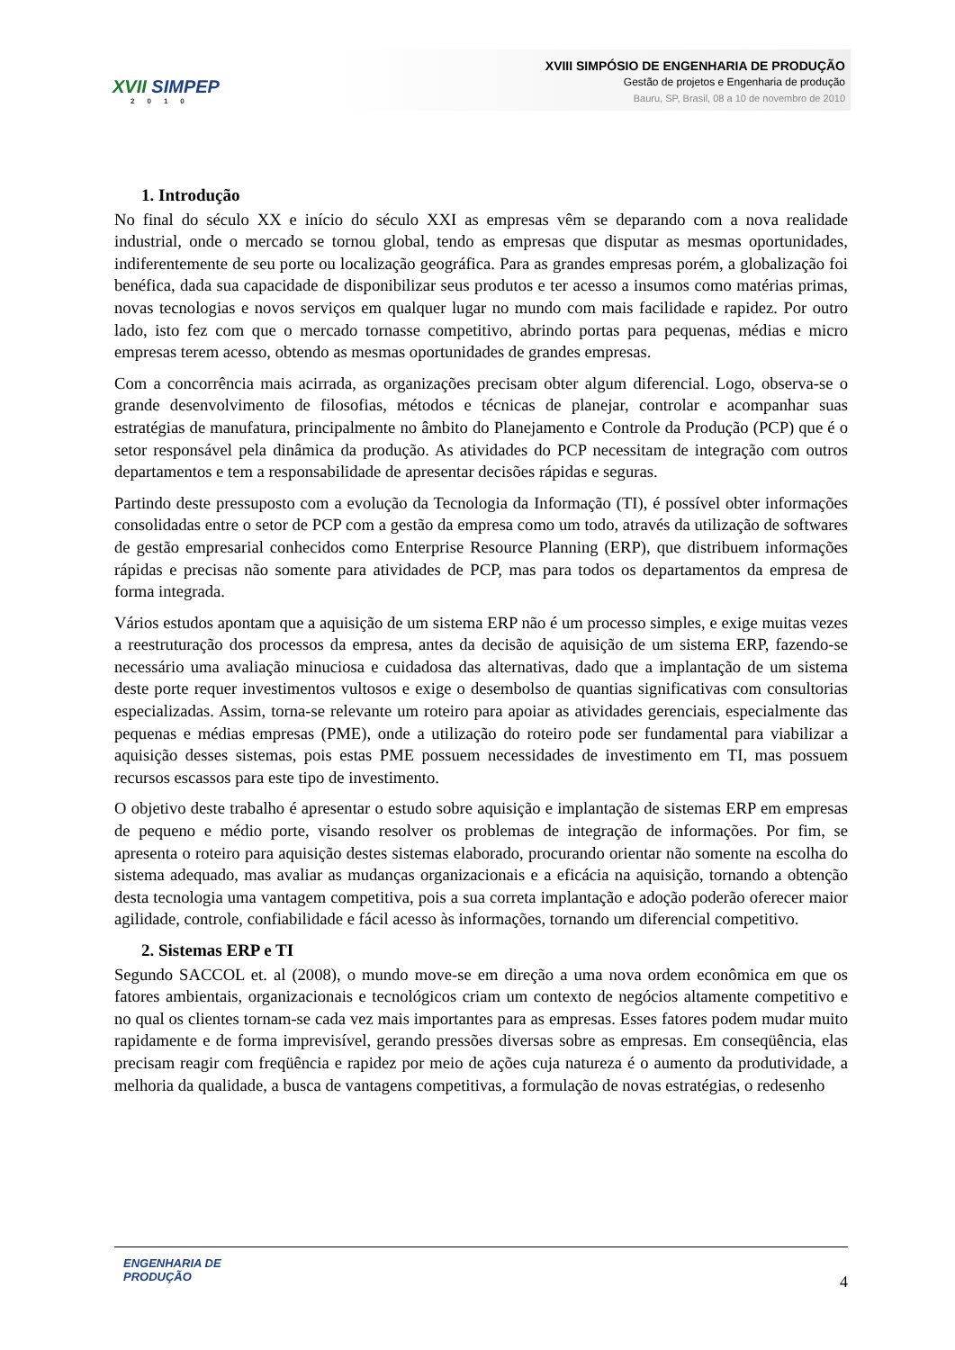XVII SIMPEP
2010
XVIII SIMPÓSIO DE ENGENHARIA DE PRODUÇÃO
Gestão de projetos e Engenharia de produção
Bauru, SP, Brasil, 08 a 10 de novembro de 2010
1. Introdução
No final do século XX e início do século XXI as empresas vêm se deparando com a nova realidade industrial, onde o mercado se tornou global, tendo as empresas que disputar as mesmas oportunidades, indiferentemente de seu porte ou localização geográfica. Para as grandes empresas porém, a globalização foi benéfica, dada sua capacidade de disponibilizar seus produtos e ter acesso a insumos como matérias primas, novas tecnologias e novos serviços em qualquer lugar no mundo com mais facilidade e rapidez. Por outro lado, isto fez com que o mercado tornasse competitivo, abrindo portas para pequenas, médias e micro empresas terem acesso, obtendo as mesmas oportunidades de grandes empresas.
Com a concorrência mais acirrada, as organizações precisam obter algum diferencial. Logo, observa-se o grande desenvolvimento de filosofias, métodos e técnicas de planejar, controlar e acompanhar suas estratégias de manufatura, principalmente no âmbito do Planejamento e Controle da Produção (PCP) que é o setor responsável pela dinâmica da produção. As atividades do PCP necessitam de integração com outros departamentos e tem a responsabilidade de apresentar decisões rápidas e seguras.
Partindo deste pressuposto com a evolução da Tecnologia da Informação (TI), é possível obter informações consolidadas entre o setor de PCP com a gestão da empresa como um todo, através da utilização de softwares de gestão empresarial conhecidos como Enterprise Resource Planning (ERP), que distribuem informações rápidas e precisas não somente para atividades de PCP, mas para todos os departamentos da empresa de forma integrada.
Vários estudos apontam que a aquisição de um sistema ERP não é um processo simples, e exige muitas vezes a reestruturação dos processos da empresa, antes da decisão de aquisição de um sistema ERP, fazendo-se necessário uma avaliação minuciosa e cuidadosa das alternativas, dado que a implantação de um sistema deste porte requer investimentos vultosos e exige o desembolso de quantias significativas com consultorias especializadas. Assim, torna-se relevante um roteiro para apoiar as atividades gerenciais, especialmente das pequenas e médias empresas (PME), onde a utilização do roteiro pode ser fundamental para viabilizar a aquisição desses sistemas, pois estas PME possuem necessidades de investimento em TI, mas possuem recursos escassos para este tipo de investimento.
O objetivo deste trabalho é apresentar o estudo sobre aquisição e implantação de sistemas ERP em empresas de pequeno e médio porte, visando resolver os problemas de integração de informações. Por fim, se apresenta o roteiro para aquisição destes sistemas elaborado, procurando orientar não somente na escolha do sistema adequado, mas avaliar as mudanças organizacionais e a eficácia na aquisição, tornando a obtenção desta tecnologia uma vantagem competitiva, pois a sua correta implantação e adoção poderão oferecer maior agilidade, controle, confiabilidade e fácil acesso às informações, tornando um diferencial competitivo.
2. Sistemas ERP e TI
Segundo SACCOL et. al (2008), o mundo move-se em direção a uma nova ordem econômica em que os fatores ambientais, organizacionais e tecnológicos criam um contexto de negócios altamente competitivo e no qual os clientes tornam-se cada vez mais importantes para as empresas. Esses fatores podem mudar muito rapidamente e de forma imprevisível, gerando pressões diversas sobre as empresas. Em conseqüência, elas precisam reagir com freqüência e rapidez por meio de ações cuja natureza é o aumento da produtividade, a melhoria da qualidade, a busca de vantagens competitivas, a formulação de novas estratégias, o redesenho
ENGENHARIA DE
PRODUÇÃO
4